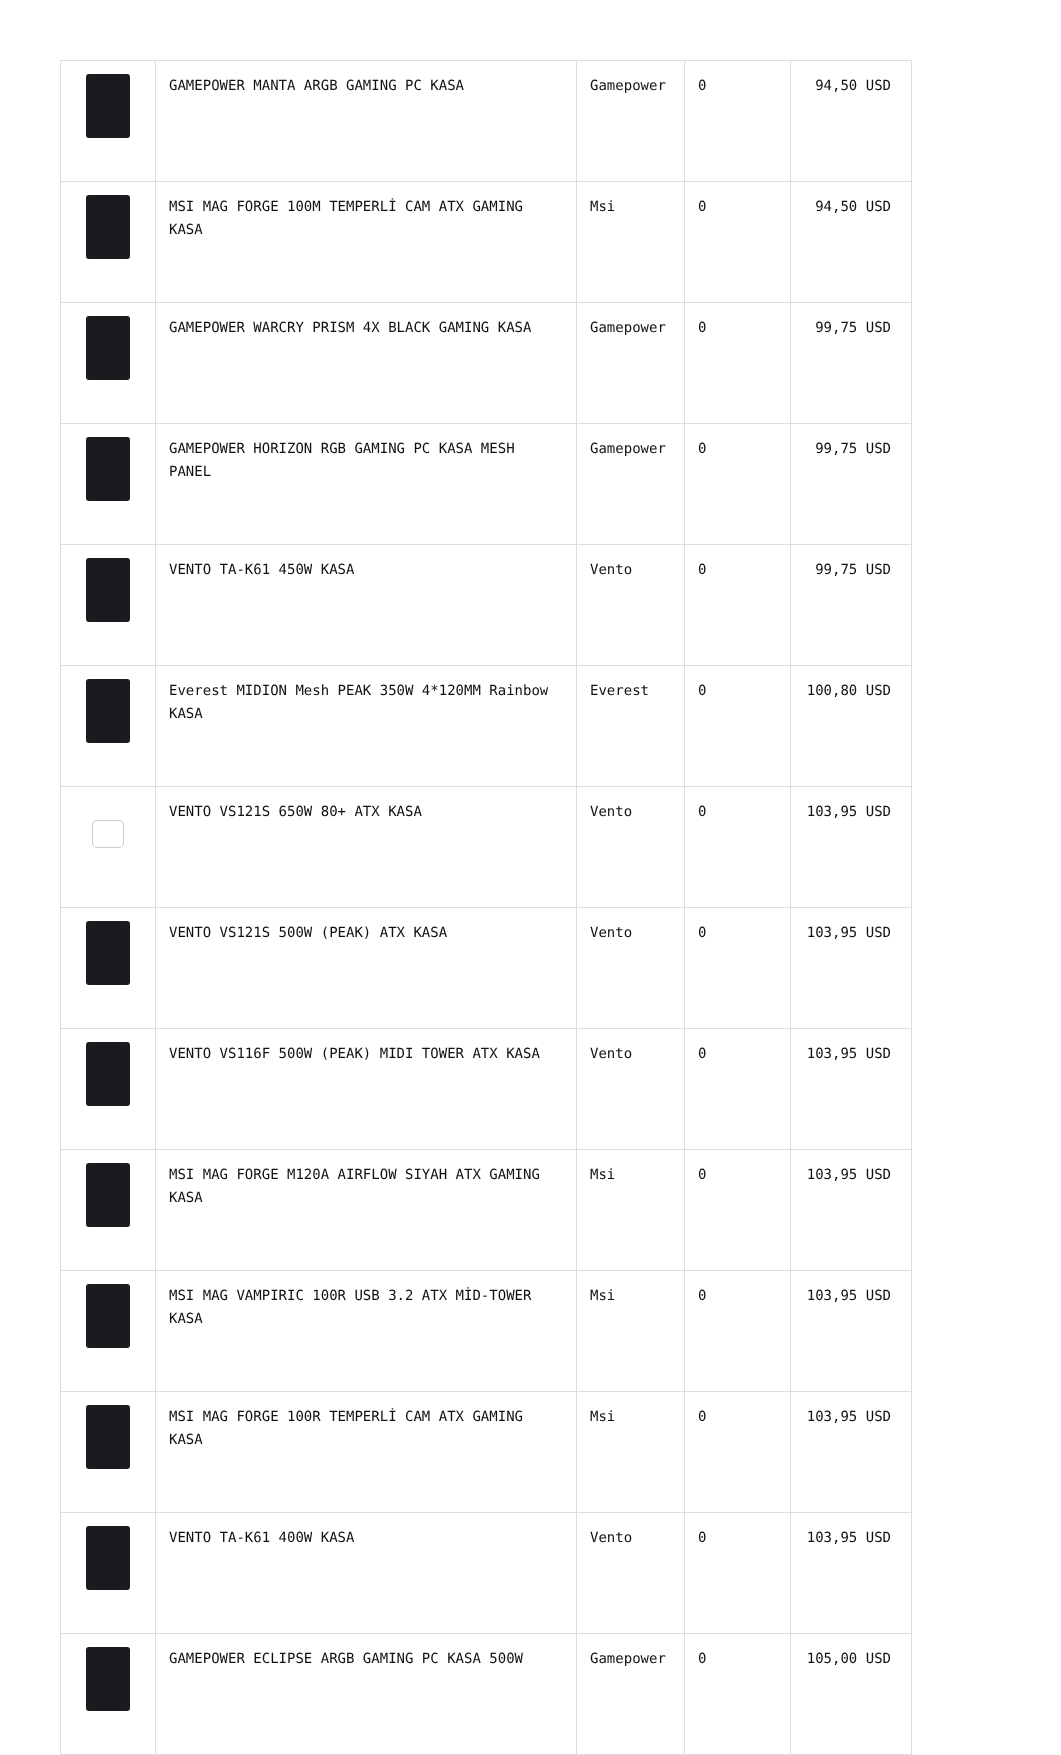| | GAMEPOWER MANTA ARGB GAMING PC KASA | Gamepower | 0 | 94,50 USD |
| | MSI MAG FORGE 100M TEMPERLİ CAM ATX GAMING KASA | Msi | 0 | 94,50 USD |
| | GAMEPOWER WARCRY PRISM 4X BLACK GAMING KASA | Gamepower | 0 | 99,75 USD |
| | GAMEPOWER HORIZON RGB GAMING PC KASA MESH PANEL | Gamepower | 0 | 99,75 USD |
| | VENTO TA-K61 450W KASA | Vento | 0 | 99,75 USD |
| | Everest MIDION Mesh PEAK 350W 4*120MM Rainbow KASA | Everest | 0 | 100,80 USD |
| | VENTO VS121S 650W 80+ ATX KASA | Vento | 0 | 103,95 USD |
| | VENTO VS121S 500W (PEAK) ATX KASA | Vento | 0 | 103,95 USD |
| | VENTO VS116F 500W (PEAK) MIDI TOWER ATX KASA | Vento | 0 | 103,95 USD |
| | MSI MAG FORGE M120A AIRFLOW SIYAH ATX GAMING KASA | Msi | 0 | 103,95 USD |
| | MSI MAG VAMPIRIC 100R USB 3.2 ATX MİD-TOWER KASA | Msi | 0 | 103,95 USD |
| | MSI MAG FORGE 100R TEMPERLİ CAM ATX GAMING KASA | Msi | 0 | 103,95 USD |
| | VENTO TA-K61 400W KASA | Vento | 0 | 103,95 USD |
| | GAMEPOWER ECLIPSE ARGB GAMING PC KASA 500W | Gamepower | 0 | 105,00 USD |